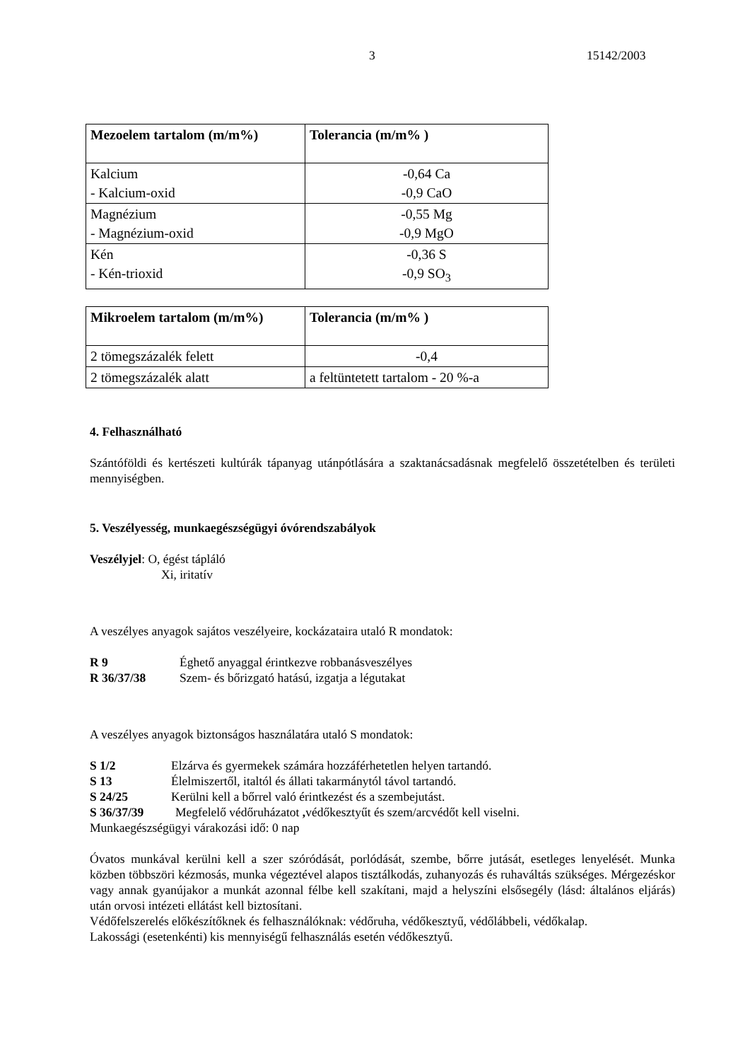3 15142/2003
| Mezoelem tartalom (m/m%) | Tolerancia (m/m% ) |
| --- | --- |
| Kalcium - Kalcium-oxid | -0,64 Ca -0,9 CaO |
| Magnézium - Magnézium-oxid | -0,55 Mg -0,9 MgO |
| Kén - Kén-trioxid | -0,36 S -0,9 SO<sub>3</sub> |
| Mikroelem tartalom (m/m%) | Tolerancia (m/m% ) |
| --- | --- |
| 2 tömegszázalék felett | -0,4 |
| 2 tömegszázalék alatt | a feltüntetett tartalom - 20 %-a |
4. Felhasználható
Szántóföldi és kertészeti kultúrák tápanyag utánpótlására a szaktanácsadásnak megfelelő összetételben és területi mennyiségben.
5. Veszélyesség, munkaegészségügyi óvórendszabályok
Veszélyjel: O, égést tápláló
Xi, iritatív
A veszélyes anyagok sajátos veszélyeire, kockázataira utaló R mondatok:
R 9 Éghető anyaggal érintkezve robbanásveszélyes
R 36/37/38 Szem- és bőrizgató hatású, izgatja a légutakat
A veszélyes anyagok biztonságos használatára utaló S mondatok:
S 1/2 Elzárva és gyermekek számára hozzáférhetetlen helyen tartandó.
S 13 Élelmiszertől, italtól és állati takarmánytól távol tartandó.
S 24/25 Kerülni kell a bőrrel való érintkezést és a szembejutást.
S 36/37/39 Megfelelő védőruházatot , védőkesztyűt és szem/arcvédőt kell viselni.
Munkaegészségügyi várakozási idő: 0 nap
Óvatos munkával kerülni kell a szer szóródását, porlódását, szembe, bőrre jutását, esetleges lenyelését. Munka közben többszöri kézmosás, munka végeztével alapos tisztálkodás, zuhanyozás és ruhaváltás szükséges. Mérgezéskor vagy annak gyanújakor a munkát azonnal félbe kell szakítani, majd a helyszíni elsősegély (lásd: általános eljárás) után orvosi intézeti ellátást kell biztosítani.
Védőfelszerelés előkészítőknek és felhasználóknak: védőruha, védőkesztyű, védőlábbeli, védőkalap.
Lakossági (esetenkénti) kis mennyiségű felhasználás esetén védőkesztyű.